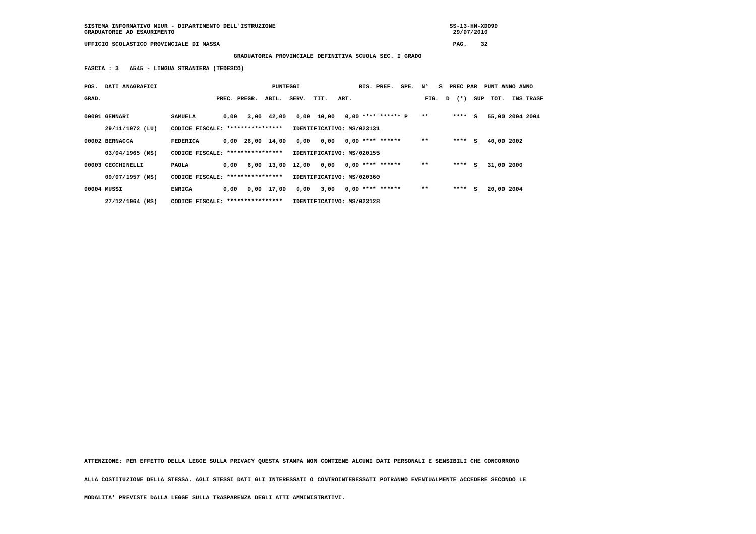SISTEMA INFORMATIVO MIUR - DIPARTIMENTO DELL'ISTRUZIONE SS-13-HN-XDO90
GRADUATORIE AD ESAURIMENTO 29/07/2010
UFFICIO SCOLASTICO PROVINCIALE DI MASSA PAG. 32
GRADUATORIA PROVINCIALE DEFINITIVA SCUOLA SEC. I GRADO
FASCIA : 3 A545 - LINGUA STRANIERA (TEDESCO)
POS. DATI ANAGRAFICI PUNTEGGI RIS. PREF. SPE. N° S PREC PAR PUNT ANNO ANNO
GRAD. PREC. PREGR. ABIL. SERV. TIT. ART. FIG. D (*) SUP TOT. INS TRASF
00001 GENNARI SAMUELA 0,00 3,00 42,00 0,00 10,00 0,00 **** ****** P ** **** S 55,00 2004 2004
29/11/1972 (LU) CODICE FISCALE: **************** IDENTIFICATIVO: MS/023131
00002 BERNACCA FEDERICA 0,00 26,00 14,00 0,00 0,00 0,00 **** ****** ** **** S 40,00 2002
03/04/1965 (MS) CODICE FISCALE: **************** IDENTIFICATIVO: MS/020155
00003 CECCHINELLI PAOLA 0,00 6,00 13,00 12,00 0,00 0,00 **** ****** ** **** S 31,00 2000
09/07/1957 (MS) CODICE FISCALE: **************** IDENTIFICATIVO: MS/020360
00004 MUSSI ENRICA 0,00 0,00 17,00 0,00 3,00 0,00 **** ****** ** **** S 20,00 2004
27/12/1964 (MS) CODICE FISCALE: **************** IDENTIFICATIVO: MS/023128
ATTENZIONE: PER EFFETTO DELLA LEGGE SULLA PRIVACY QUESTA STAMPA NON CONTIENE ALCUNI DATI PERSONALI E SENSIBILI CHE CONCORRONO
ALLA COSTITUZIONE DELLA STESSA. AGLI STESSI DATI GLI INTERESSATI O CONTROINTERESSATI POTRANNO EVENTUALMENTE ACCEDERE SECONDO LE
MODALITA' PREVISTE DALLA LEGGE SULLA TRASPARENZA DEGLI ATTI AMMINISTRATIVI.